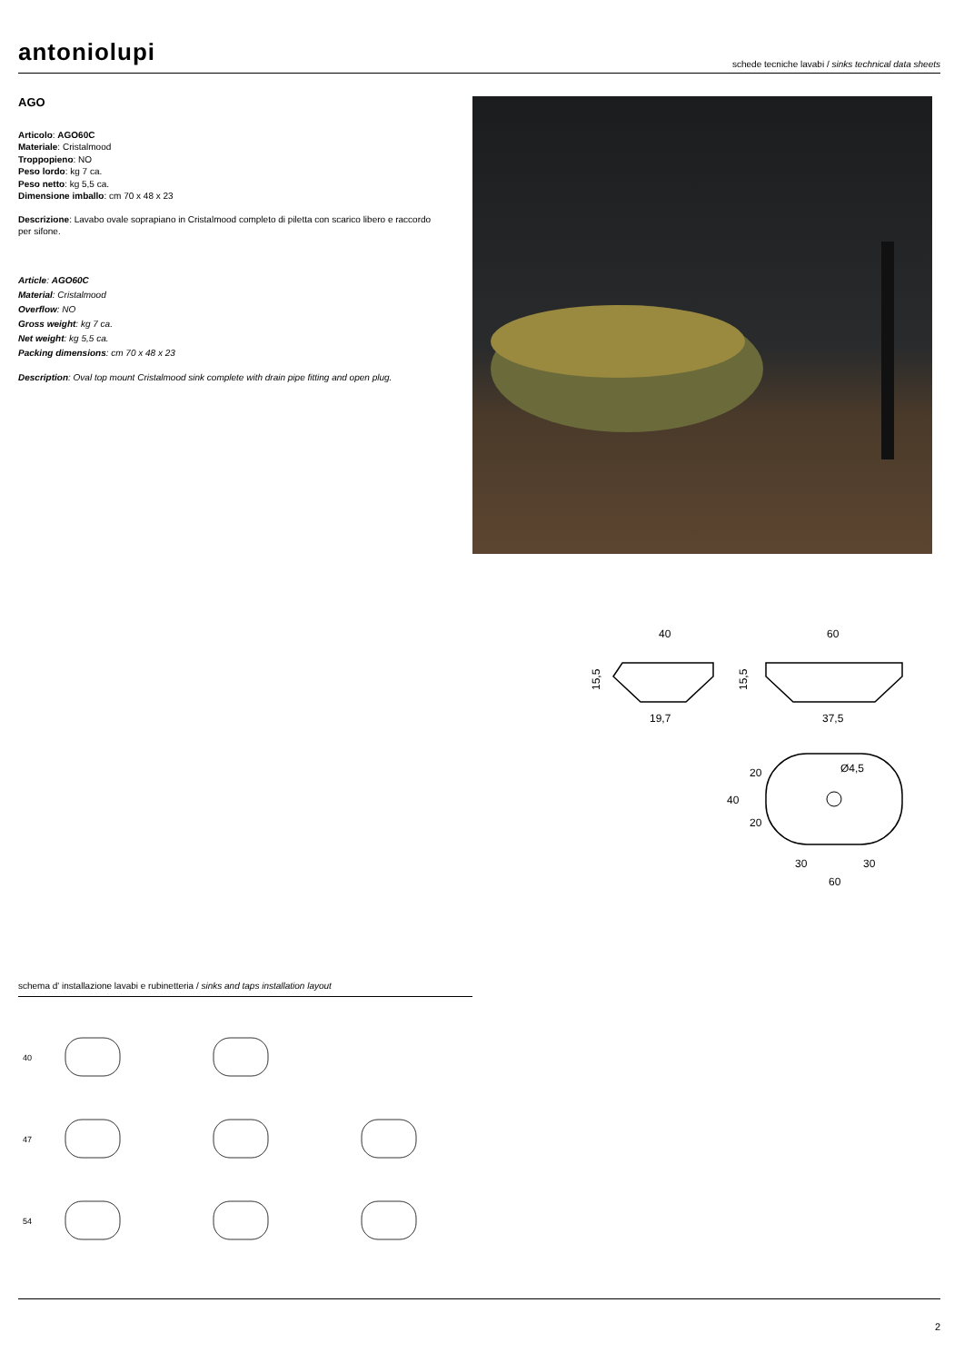antoniolupi schede tecniche lavabi / sinks technical data sheets
AGO
Articolo: AGO60C
Materiale: Cristalmood
Troppopieno: NO
Peso lordo: kg 7 ca.
Peso netto: kg 5,5 ca.
Dimensione imballo: cm 70 x 48 x 23
Descrizione: Lavabo ovale soprapiano in Cristalmood completo di piletta con scarico libero e raccordo per sifone.
Article: AGO60C
Material: Cristalmood
Overflow: NO
Gross weight: kg 7 ca.
Net weight: kg 5,5 ca.
Packing dimensions: cm 70 x 48 x 23
Description: Oval top mount Cristalmood sink complete with drain pipe fitting and open plug.
40
19,7
15,5
60
37,5
15,5
Ø4,5
40
20
20
30
30
60
schema d' installazione lavabi e rubinetteria / sinks and taps installation layout
40
47
54
2